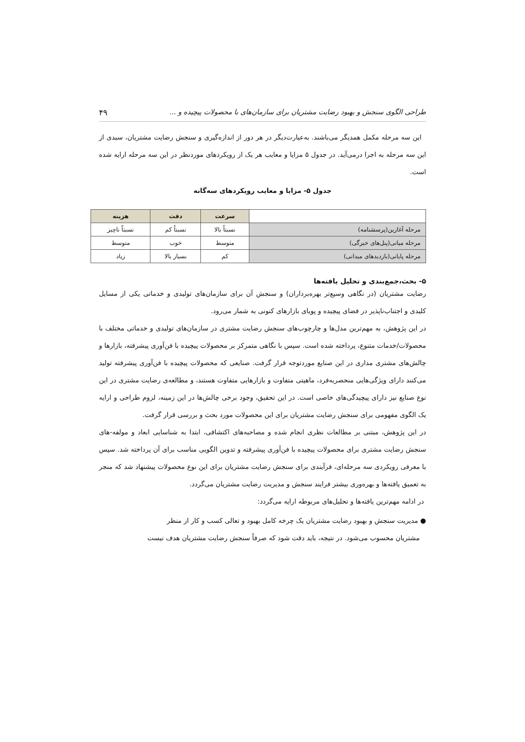طراحی الگوی سنجش و بهبود رضایت مشتریان برای سازمان‌های با محصولات پیچیده و ... ۴۹
این سه مرحله مکمل همدیگر می‌باشند. به‌عبارت‌دیگر در هر دور از اندازه‌گیری و سنجش رضایت مشتریان، سبدی از این سه مرحله به اجرا درمی‌آید. در جدول ۵ مزایا و معایب هر یک از رویکردهای موردنظر در این سه مرحله ارایه شده است.
جدول ۵- مزایا و معایب رویکردهای سه‌گانه
| | سرعت | دقت | هزینه |
| مرحله آغازین(پرسشنامه) | نسبتاً بالا | نسبتاً کم | نسبتاً ناچیز |
| مرحله میانی(پنل‌های خبرگی) | متوسط | خوب | متوسط |
| مرحله پایانی(بازدیدهای میدانی) | کم | بسیار بالا | زیاد |
۵- بحث،جمع‌بندی و تحلیل یافته‌ها
رضایت مشتریان (در نگاهی وسیع‌تر بهره‌برداران) و سنجش آن برای سازمان‌های تولیدی و خدماتی یکی از مسایل کلیدی و اجتناب‌ناپذیر در فضای پیچیده و پویای بازارهای کنونی به شمار می‌رود.
در این پژوهش، به مهم‌ترین مدل‌ها و چارچوب‌های سنجش رضایت مشتری در سازمان‌های تولیدی و خدماتی مختلف با محصولات/خدمات متنوع، پرداخته شده است. سپس با نگاهی متمرکز بر محصولات پیچیده با فن‌آوری پیشرفته، بازارها و چالش‌های مشتری مداری در این صنایع موردتوجه قرار گرفت. صنایعی که محصولات پیچیده با فن‌آوری پیشرفته تولید می‌کنند دارای ویژگی‌هایی منحصربه‌فرد، ماهیتی متفاوت و بازارهایی متفاوت هستند، و مطالعه‌ی رضایت مشتری در این نوع صنایع نیز دارای پیچیدگی‌های خاصی است. در این تحقیق، وجود برخی چالش‌ها در این زمینه، لزوم طراحی و ارایه یک الگوی مفهومی برای سنجش رضایت مشتریان برای این محصولات مورد بحث و بررسی قرار گرفت.
در این پژوهش، مبتنی بر مطالعات نظری انجام شده و مصاحبه‌های اکتشافی، ابتدا به شناسایی ابعاد و مولفه-های سنجش رضایت مشتری برای محصولات پیچیده با فن‌آوری پیشرفته و تدوین الگویی مناسب برای آن پرداخته شد. سپس با معرفی رویکردی سه مرحله‌ای، فرآیندی برای سنجش رضایت مشتریان برای این نوع محصولات پیشنهاد شد که منجر به تعمیق یافته‌ها و بهره‌وری بیشتر فرایند سنجش و مدیریت رضایت مشتریان می‌گردد.
در ادامه مهم‌ترین یافته‌ها و تحلیل‌های مربوطه ارایه می‌گردد:
● مدیریت سنجش و بهبود رضایت مشتریان یک چرخه کامل بهبود و تعالی کسب و کار از منظر
مشتریان محسوب می‌شود. در نتیجه، باید دقت شود که صرفاً سنجش رضایت مشتریان هدف نیست